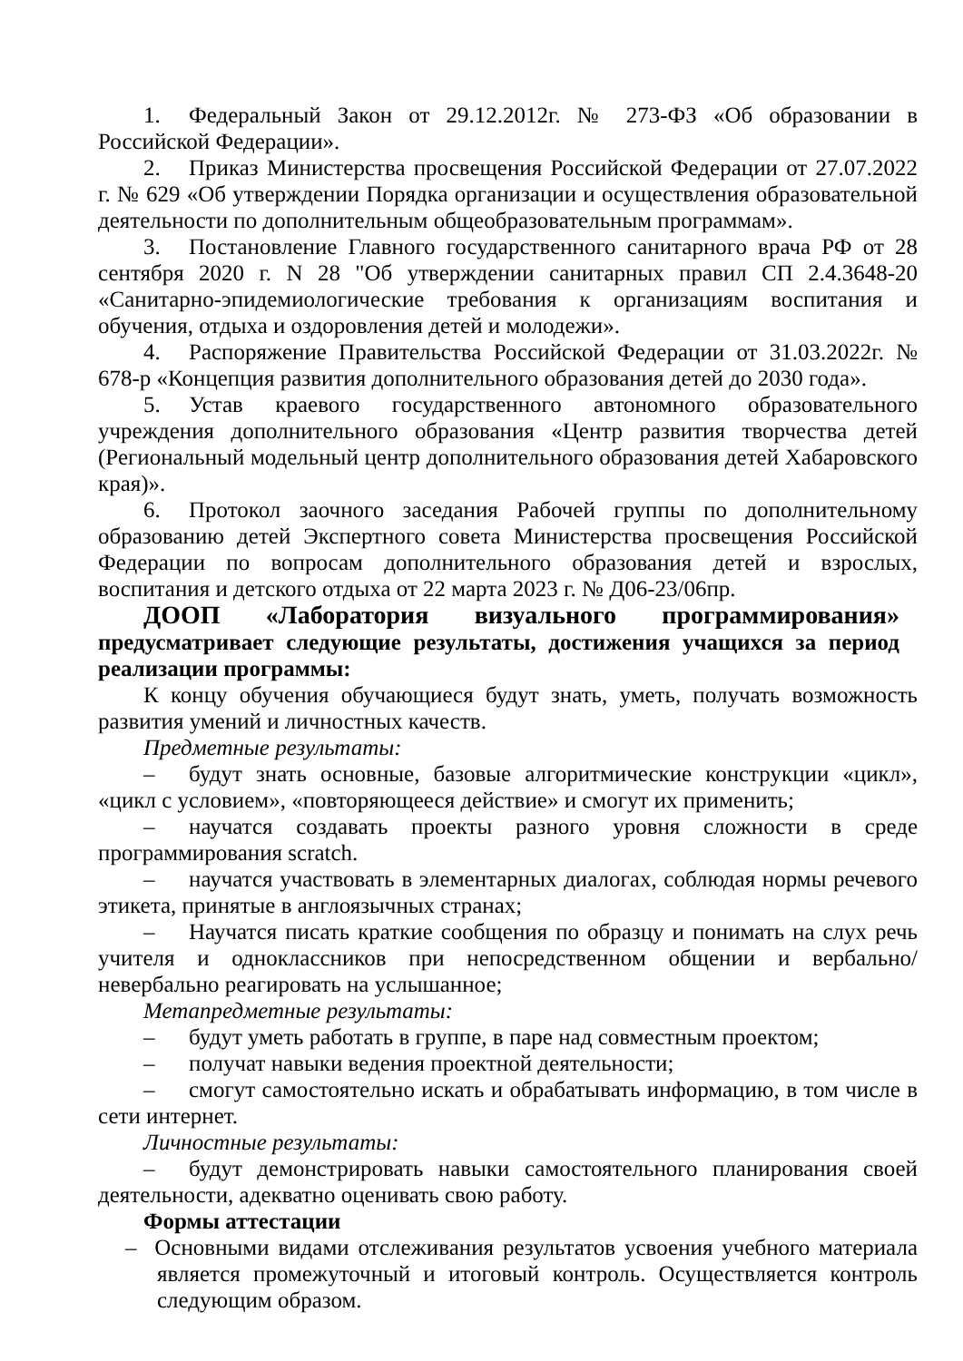1. Федеральный Закон от 29.12.2012г. № 273-ФЗ «Об образовании в Российской Федерации».
2. Приказ Министерства просвещения Российской Федерации от 27.07.2022 г. № 629 «Об утверждении Порядка организации и осуществления образовательной деятельности по дополнительным общеобразовательным программам».
3. Постановление Главного государственного санитарного врача РФ от 28 сентября 2020 г. N 28 "Об утверждении санитарных правил СП 2.4.3648-20 «Санитарно-эпидемиологические требования к организациям воспитания и обучения, отдыха и оздоровления детей и молодежи».
4. Распоряжение Правительства Российской Федерации от 31.03.2022г. № 678-р «Концепция развития дополнительного образования детей до 2030 года».
5. Устав краевого государственного автономного образовательного учреждения дополнительного образования «Центр развития творчества детей (Региональный модельный центр дополнительного образования детей Хабаровского края)».
6. Протокол заочного заседания Рабочей группы по дополнительному образованию детей Экспертного совета Министерства просвещения Российской Федерации по вопросам дополнительного образования детей и взрослых, воспитания и детского отдыха от 22 марта 2023 г. № Д06-23/06пр.
ДООП «Лаборатория визуального программирования» предусматривает следующие результаты, достижения учащихся за период реализации программы:
К концу обучения обучающиеся будут знать, уметь, получать возможность развития умений и личностных качеств.
Предметные результаты:
– будут знать основные, базовые алгоритмические конструкции «цикл», «цикл с условием», «повторяющееся действие» и смогут их применить;
– научатся создавать проекты разного уровня сложности в среде программирования scratch.
– научатся участвовать в элементарных диалогах, соблюдая нормы речевого этикета, принятые в англоязычных странах;
– Научатся писать краткие сообщения по образцу и понимать на слух речь учителя и одноклассников при непосредственном общении и вербально/невербально реагировать на услышанное;
Метапредметные результаты:
– будут уметь работать в группе, в паре над совместным проектом;
– получат навыки ведения проектной деятельности;
– смогут самостоятельно искать и обрабатывать информацию, в том числе в сети интернет.
Личностные результаты:
– будут демонстрировать навыки самостоятельного планирования своей деятельности, адекватно оценивать свою работу.
Формы аттестации
– Основными видами отслеживания результатов усвоения учебного материала является промежуточный и итоговый контроль. Осуществляется контроль следующим образом.